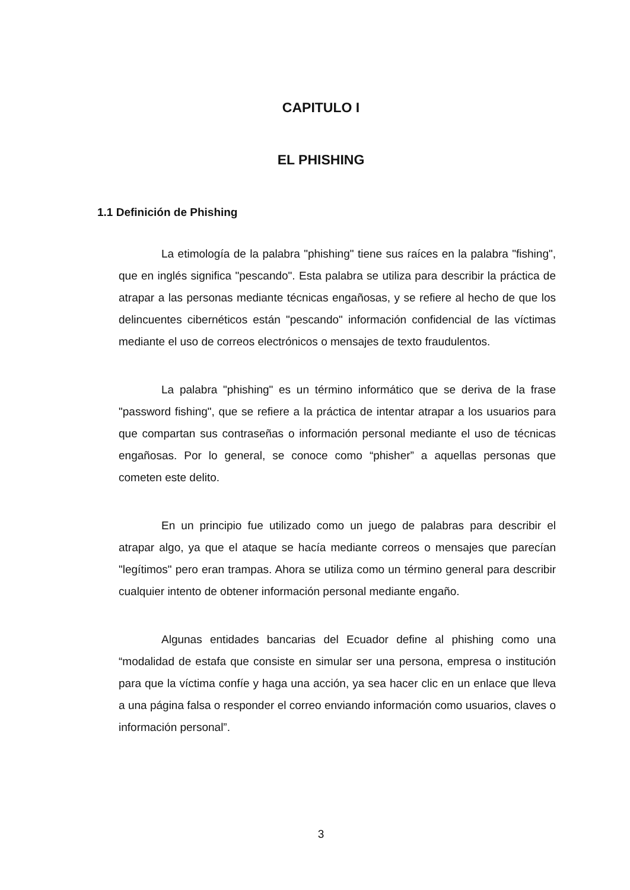CAPITULO I
EL PHISHING
1.1 Definición de Phishing
La etimología de la palabra "phishing" tiene sus raíces en la palabra "fishing", que en inglés significa "pescando". Esta palabra se utiliza para describir la práctica de atrapar a las personas mediante técnicas engañosas, y se refiere al hecho de que los delincuentes cibernéticos están "pescando" información confidencial de las víctimas mediante el uso de correos electrónicos o mensajes de texto fraudulentos.
La palabra "phishing" es un término informático que se deriva de la frase "password fishing", que se refiere a la práctica de intentar atrapar a los usuarios para que compartan sus contraseñas o información personal mediante el uso de técnicas engañosas. Por lo general, se conoce como “phisher” a aquellas personas que cometen este delito.
En un principio fue utilizado como un juego de palabras para describir el atrapar algo, ya que el ataque se hacía mediante correos o mensajes que parecían "legítimos" pero eran trampas. Ahora se utiliza como un término general para describir cualquier intento de obtener información personal mediante engaño.
Algunas entidades bancarias del Ecuador define al phishing como una “modalidad de estafa que consiste en simular ser una persona, empresa o institución para que la víctima confíe y haga una acción, ya sea hacer clic en un enlace que lleva a una página falsa o responder el correo enviando información como usuarios, claves o información personal”.
3